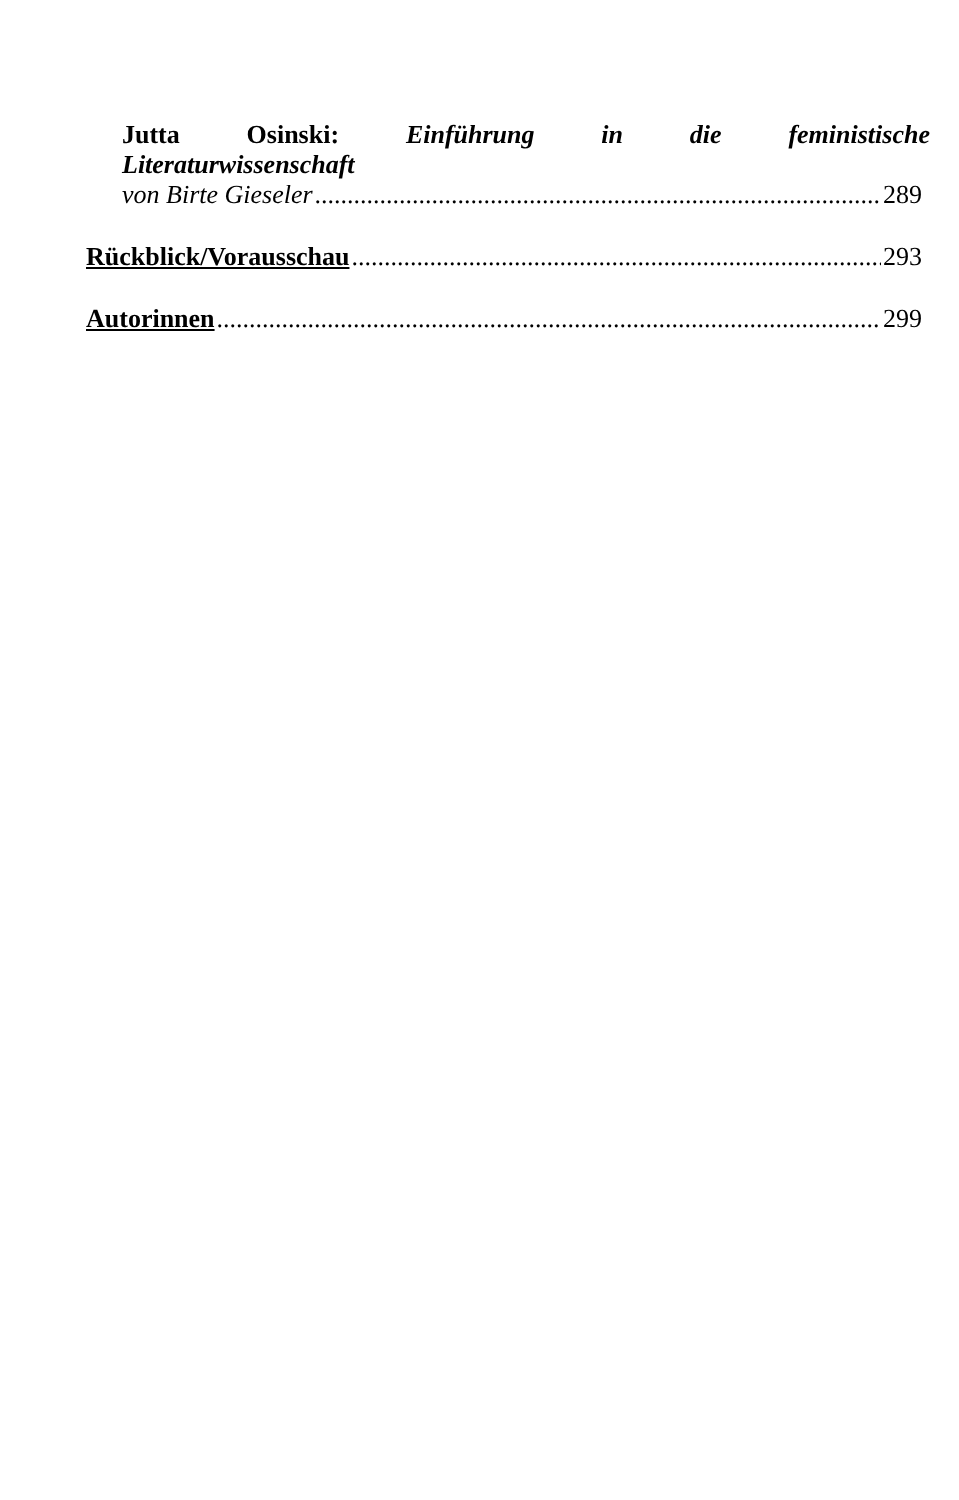Jutta Osinski: Einführung in die feministische
Literaturwissenschaft
von Birte Gieseler 289
Rückblick/Vorausschau 293
Autorinnen 299